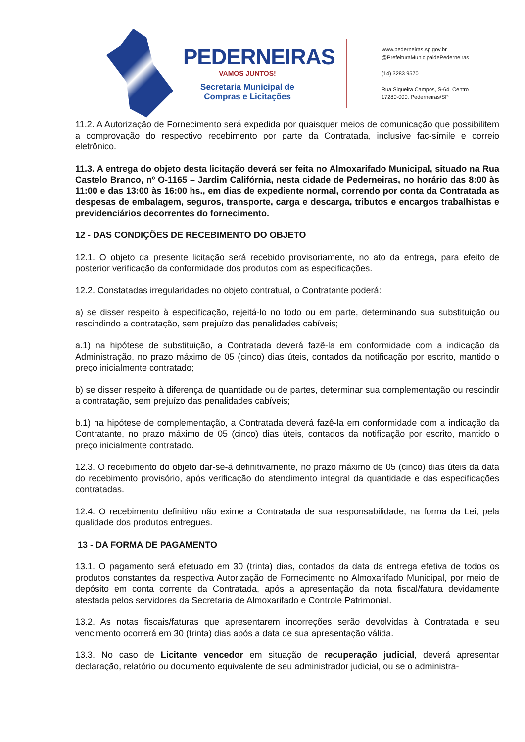PEDERNEIRAS
VAMOS JUNTOS!
Secretaria Municipal de
Compras e Licitações
www.pederneiras.sp.gov.br
@PrefeituraMunicipaldePederneiras
(14) 3283 9570
Rua Siqueira Campos, S-64, Centro
17280-000. Pederneiras/SP
11.2. A Autorização de Fornecimento será expedida por quaisquer meios de comunicação que possibilitem a comprovação do respectivo recebimento por parte da Contratada, inclusive fac-símile e correio eletrônico.
11.3. A entrega do objeto desta licitação deverá ser feita no Almoxarifado Municipal, situado na Rua Castelo Branco, nº O-1165 – Jardim Califórnia, nesta cidade de Pederneiras, no horário das 8:00 às 11:00 e das 13:00 às 16:00 hs., em dias de expediente normal, correndo por conta da Contratada as despesas de embalagem, seguros, transporte, carga e descarga, tributos e encargos trabalhistas e previdenciários decorrentes do fornecimento.
12 - DAS CONDIÇÕES DE RECEBIMENTO DO OBJETO
12.1. O objeto da presente licitação será recebido provisoriamente, no ato da entrega, para efeito de posterior verificação da conformidade dos produtos com as especificações.
12.2. Constatadas irregularidades no objeto contratual, o Contratante poderá:
a) se disser respeito à especificação, rejeitá-lo no todo ou em parte, determinando sua substituição ou rescindindo a contratação, sem prejuízo das penalidades cabíveis;
a.1) na hipótese de substituição, a Contratada deverá fazê-la em conformidade com a indicação da Administração, no prazo máximo de 05 (cinco) dias úteis, contados da notificação por escrito, mantido o preço inicialmente contratado;
b) se disser respeito à diferença de quantidade ou de partes, determinar sua complementação ou rescindir a contratação, sem prejuízo das penalidades cabíveis;
b.1) na hipótese de complementação, a Contratada deverá fazê-la em conformidade com a indicação da Contratante, no prazo máximo de 05 (cinco) dias úteis, contados da notificação por escrito, mantido o preço inicialmente contratado.
12.3. O recebimento do objeto dar-se-á definitivamente, no prazo máximo de 05 (cinco) dias úteis da data do recebimento provisório, após verificação do atendimento integral da quantidade e das especificações contratadas.
12.4. O recebimento definitivo não exime a Contratada de sua responsabilidade, na forma da Lei, pela qualidade dos produtos entregues.
13 - DA FORMA DE PAGAMENTO
13.1. O pagamento será efetuado em 30 (trinta) dias, contados da data da entrega efetiva de todos os produtos constantes da respectiva Autorização de Fornecimento no Almoxarifado Municipal, por meio de depósito em conta corrente da Contratada, após a apresentação da nota fiscal/fatura devidamente atestada pelos servidores da Secretaria de Almoxarifado e Controle Patrimonial.
13.2. As notas fiscais/faturas que apresentarem incorreções serão devolvidas à Contratada e seu vencimento ocorrerá em 30 (trinta) dias após a data de sua apresentação válida.
13.3. No caso de Licitante vencedor em situação de recuperação judicial, deverá apresentar declaração, relatório ou documento equivalente de seu administrador judicial, ou se o administra-